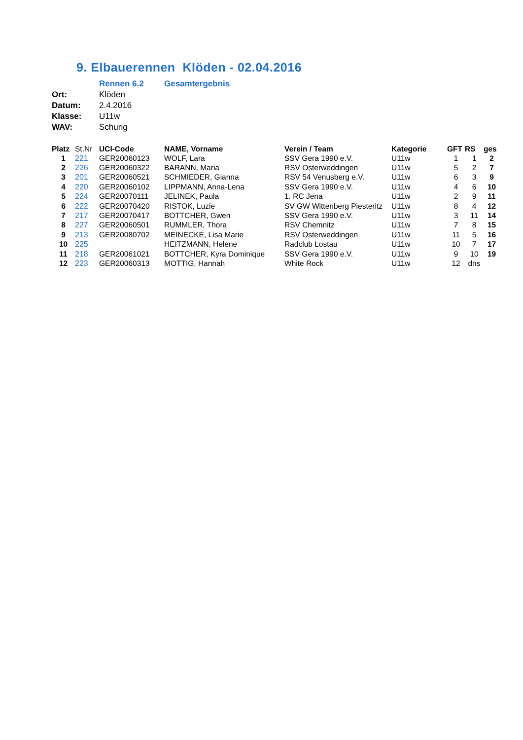9. Elbauerennen Klöden - 02.04.2016
| | Rennen 6.2 | Gesamtergebnis |
| Ort: | Klöden | |
| Datum: | 2.4.2016 | |
| Klasse: | U11w | |
| WAV: | Schurig | |
| Platz | St.Nr | UCI-Code | NAME, Vorname | Verein / Team | Kategorie | GFT | RS | ges |
| --- | --- | --- | --- | --- | --- | --- | --- | --- |
| 1 | 221 | GER20060123 | WOLF, Lara | SSV Gera 1990 e.V. | U11w | 1 | 1 | 2 |
| 2 | 226 | GER20060322 | BARANN, Maria | RSV Osterweddingen | U11w | 5 | 2 | 7 |
| 3 | 201 | GER20060521 | SCHMIEDER, Gianna | RSV 54 Venusberg e.V. | U11w | 6 | 3 | 9 |
| 4 | 220 | GER20060102 | LIPPMANN, Anna-Lena | SSV Gera 1990 e.V. | U11w | 4 | 6 | 10 |
| 5 | 224 | GER20070111 | JELINEK, Paula | 1. RC Jena | U11w | 2 | 9 | 11 |
| 6 | 222 | GER20070420 | RISTOK, Luzie | SV GW Wittenberg Piesteritz | U11w | 8 | 4 | 12 |
| 7 | 217 | GER20070417 | BOTTCHER, Gwen | SSV Gera 1990 e.V. | U11w | 3 | 11 | 14 |
| 8 | 227 | GER20060501 | RUMMLER, Thora | RSV Chemnitz | U11w | 7 | 8 | 15 |
| 9 | 213 | GER20080702 | MEINECKE, Lisa Marie | RSV Osterweddingen | U11w | 11 | 5 | 16 |
| 10 | 225 | | HEITZMANN, Helene | Radclub Lostau | U11w | 10 | 7 | 17 |
| 11 | 218 | GER20061021 | BOTTCHER, Kyra Dominique | SSV Gera 1990 e.V. | U11w | 9 | 10 | 19 |
| 12 | 223 | GER20060313 | MOTTIG, Hannah | White Rock | U11w | 12 | dns | |